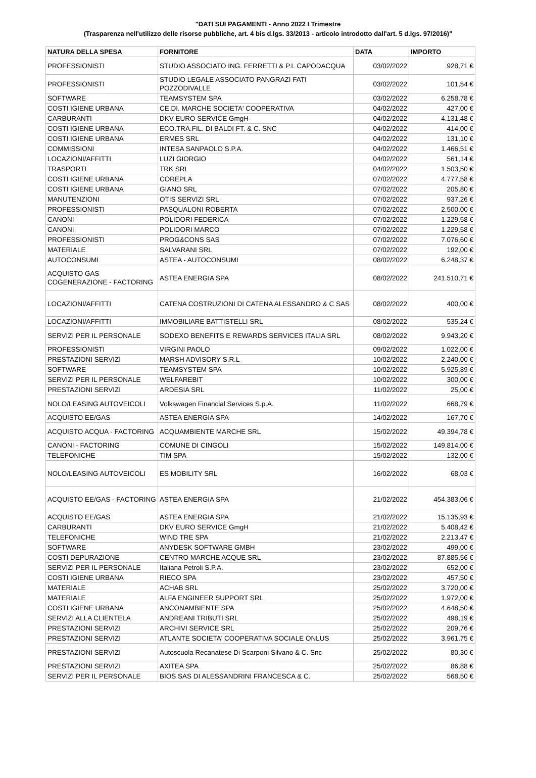"DATI SUI PAGAMENTI - Anno 2022 I Trimestre
(Trasparenza nell'utilizzo delle risorse pubbliche, art. 4 bis d.lgs. 33/2013 - articolo introdotto dall'art. 5 d.lgs. 97/2016)"
| NATURA DELLA SPESA | FORNITORE | DATA | IMPORTO |
| --- | --- | --- | --- |
| PROFESSIONISTI | STUDIO ASSOCIATO ING. FERRETTI & P.I. CAPODACQUA | 03/02/2022 | 928,71 € |
| PROFESSIONISTI | STUDIO LEGALE ASSOCIATO PANGRAZI FATI POZZODIVALLE | 03/02/2022 | 101,54 € |
| SOFTWARE | TEAMSYSTEM SPA | 03/02/2022 | 6.258,78 € |
| COSTI IGIENE URBANA | CE.DI. MARCHE SOCIETA' COOPERATIVA | 04/02/2022 | 427,00 € |
| CARBURANTI | DKV EURO SERVICE GmgH | 04/02/2022 | 4.131,48 € |
| COSTI IGIENE URBANA | ECO.TRA.FIL. DI BALDI FT. & C. SNC | 04/02/2022 | 414,00 € |
| COSTI IGIENE URBANA | ERMES SRL | 04/02/2022 | 131,10 € |
| COMMISSIONI | INTESA SANPAOLO S.P.A. | 04/02/2022 | 1.466,51 € |
| LOCAZIONI/AFFITTI | LUZI GIORGIO | 04/02/2022 | 561,14 € |
| TRASPORTI | TRK SRL | 04/02/2022 | 1.503,50 € |
| COSTI IGIENE URBANA | COREPLA | 07/02/2022 | 4.777,58 € |
| COSTI IGIENE URBANA | GIANO SRL | 07/02/2022 | 205,80 € |
| MANUTENZIONI | OTIS SERVIZI SRL | 07/02/2022 | 937,26 € |
| PROFESSIONISTI | PASQUALONI ROBERTA | 07/02/2022 | 2.500,00 € |
| CANONI | POLIDORI FEDERICA | 07/02/2022 | 1.229,58 € |
| CANONI | POLIDORI MARCO | 07/02/2022 | 1.229,58 € |
| PROFESSIONISTI | PROG&CONS SAS | 07/02/2022 | 7.076,60 € |
| MATERIALE | SALVARANI SRL | 07/02/2022 | 192,00 € |
| AUTOCONSUMI | ASTEA - AUTOCONSUMI | 08/02/2022 | 6.248,37 € |
| ACQUISTO GAS COGENERAZIONE - FACTORING | ASTEA ENERGIA SPA | 08/02/2022 | 241.510,71 € |
| LOCAZIONI/AFFITTI | CATENA COSTRUZIONI DI CATENA ALESSANDRO & C SAS | 08/02/2022 | 400,00 € |
| LOCAZIONI/AFFITTI | IMMOBILIARE BATTISTELLI SRL | 08/02/2022 | 535,24 € |
| SERVIZI PER IL PERSONALE | SODEXO BENEFITS E REWARDS SERVICES ITALIA SRL | 08/02/2022 | 9.943,20 € |
| PROFESSIONISTI | VIRGINI PAOLO | 09/02/2022 | 1.022,00 € |
| PRESTAZIONI SERVIZI | MARSH ADVISORY S.R.L | 10/02/2022 | 2.240,00 € |
| SOFTWARE | TEAMSYSTEM SPA | 10/02/2022 | 5.925,89 € |
| SERVIZI PER IL PERSONALE | WELFAREBIT | 10/02/2022 | 300,00 € |
| PRESTAZIONI SERVIZI | ARDESIA SRL | 11/02/2022 | 25,00 € |
| NOLO/LEASING AUTOVEICOLI | Volkswagen Financial Services S.p.A. | 11/02/2022 | 668,79 € |
| ACQUISTO EE/GAS | ASTEA ENERGIA SPA | 14/02/2022 | 167,70 € |
| ACQUISTO ACQUA - FACTORING | ACQUAMBIENTE MARCHE SRL | 15/02/2022 | 49.394,78 € |
| CANONI - FACTORING | COMUNE DI CINGOLI | 15/02/2022 | 149.814,00 € |
| TELEFONICHE | TIM SPA | 15/02/2022 | 132,00 € |
| NOLO/LEASING AUTOVEICOLI | ES MOBILITY SRL | 16/02/2022 | 68,03 € |
| ACQUISTO EE/GAS - FACTORING | ASTEA ENERGIA SPA | 21/02/2022 | 454.383,06 € |
| ACQUISTO EE/GAS | ASTEA ENERGIA SPA | 21/02/2022 | 15.135,93 € |
| CARBURANTI | DKV EURO SERVICE GmgH | 21/02/2022 | 5.408,42 € |
| TELEFONICHE | WIND TRE SPA | 21/02/2022 | 2.213,47 € |
| SOFTWARE | ANYDESK SOFTWARE GMBH | 23/02/2022 | 499,00 € |
| COSTI DEPURAZIONE | CENTRO MARCHE ACQUE SRL | 23/02/2022 | 87.885,56 € |
| SERVIZI PER IL PERSONALE | Italiana Petroli S.P.A. | 23/02/2022 | 652,00 € |
| COSTI IGIENE URBANA | RIECO SPA | 23/02/2022 | 457,50 € |
| MATERIALE | ACHAB SRL | 25/02/2022 | 3.720,00 € |
| MATERIALE | ALFA ENGINEER SUPPORT SRL | 25/02/2022 | 1.972,00 € |
| COSTI IGIENE URBANA | ANCONAMBIENTE SPA | 25/02/2022 | 4.648,50 € |
| SERVIZI ALLA CLIENTELA | ANDREANI TRIBUTI SRL | 25/02/2022 | 498,19 € |
| PRESTAZIONI SERVIZI | ARCHIVI SERVICE SRL | 25/02/2022 | 209,76 € |
| PRESTAZIONI SERVIZI | ATLANTE SOCIETA' COOPERATIVA SOCIALE ONLUS | 25/02/2022 | 3.961,75 € |
| PRESTAZIONI SERVIZI | Autoscuola Recanatese Di Scarponi Silvano & C. Snc | 25/02/2022 | 80,30 € |
| PRESTAZIONI SERVIZI | AXITEA SPA | 25/02/2022 | 86,88 € |
| SERVIZI PER IL PERSONALE | BIOS SAS DI ALESSANDRINI FRANCESCA & C. | 25/02/2022 | 568,50 € |